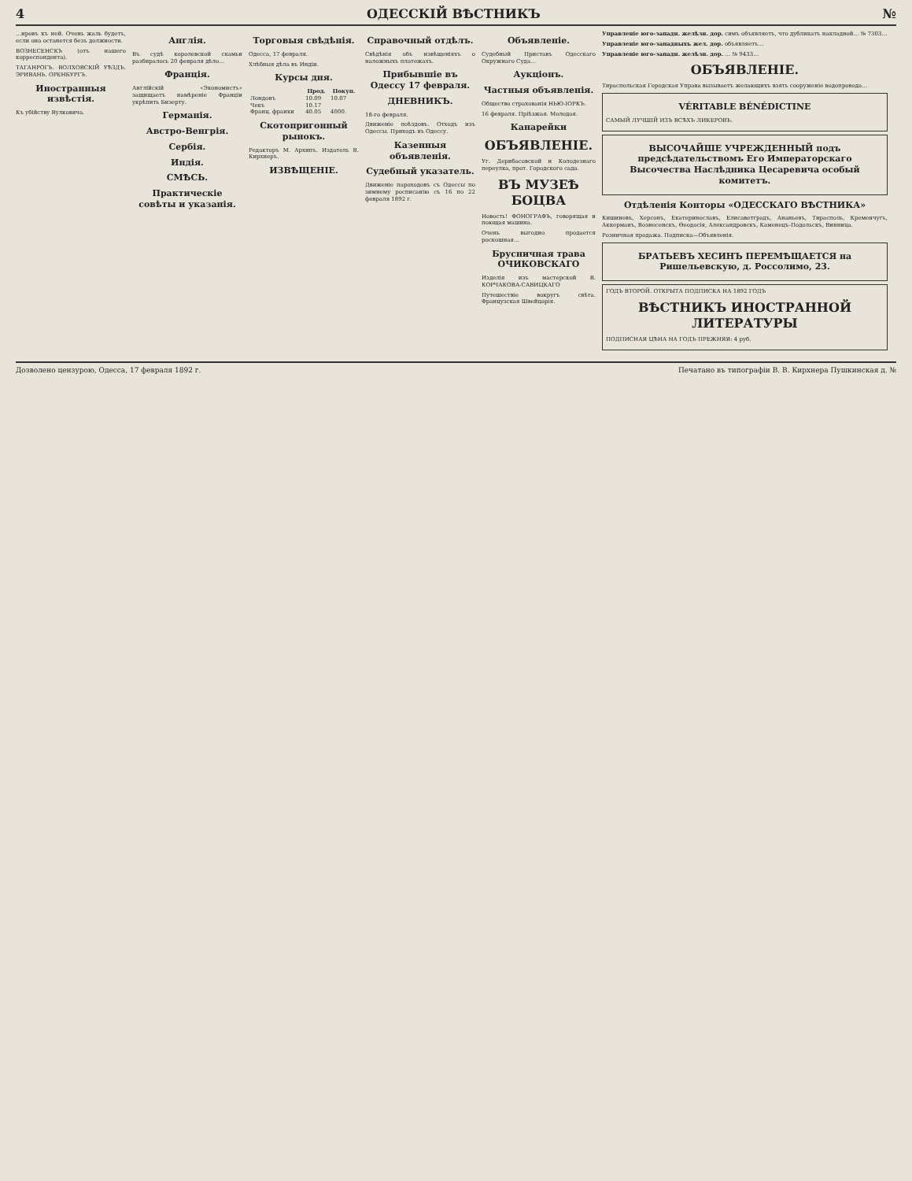4 ОДЕССКІЙ ВѢСТНИКЪ №
…ировъ къ ней. Очень жаль будетъ, если она останется безъ должности.
ВОЗНЕСЕНСКЪ (отъ нашего корреспондента).
ТАГАНРОГЪ. ВОЛХОВСКІЙ УѢЗДЪ. ЭРИВАНЬ. ОРЕНБУРГЪ.
Иностранныя извѣстія.
Къ убійству Вулковича.
Англія.
Въ судѣ королевской скамьи разбиралось 20 февраля дѣло…
Франція.
Англійскій «Экономистъ» защищаетъ намѣреніе Франціи укрѣпить Бизерту.
Германія.
Австро-Венгрія.
Сербія.
Индія.
СМѢСЬ.
Практическіе совѣты и указанія.
Торговыя свѣдѣнія.
Одесса, 17 февраля.
Хлѣбныя дѣла въ Индіи.
Курсы дня.
| | Прод. | Покуп. |
| --- | --- | --- |
| Лондонъ | 10.09 | 10.07 |
| Чекъ | 10.17 | |
| Франц. франки | 40.05 | 4000. |
Скотопригонный рынокъ.
Редакторъ М. Архипъ. Издатель В. Кирхнеръ.
ИЗВѢЩЕНІЕ.
Справочный отдѣлъ.
Свѣдѣнія объ извѣщеніяхъ о наложныхъ платежахъ.
Прибывшіе въ Одессу 17 февраля.
ДНЕВНИКЪ.
18-го февраля.
Движеніе поѣздовъ. Отходъ изъ Одессы. Приходъ въ Одессу.
Казенныя объявленія.
Судебный указатель.
Движеніе пароходовъ съ Одессы по зимнему росписанію съ 16 по 22 февраля 1892 г.
Объявленіе.
Судебный Приставъ Одесскаго Окружнаго Суда…
Аукціонъ.
Частныя объявленія.
Общество страхованія НЬЮ-ІОРКЪ.
16 февраля. Пріѣзжая. Молодая.
Канарейки
ОБЪЯВЛЕНІЕ.
Уг. Дерибасовской и Колодезнаго переулка, прот. Городского сада.
ВЪ МУЗЕѢ БОЦВА
Новость! ФОНОГРАФЪ, говорящая и поющая машина.
Очень выгодно продается роскошная…
Брусничная трава ОЧИКОВСКАГО
Изделія изъ мастерской В. КОРЧАКОВА-САВИЦКАГО
Путешествіе вокругъ свѣта. Французская Швейцарія.
Управленіе юго-западн. желѣзн. дор. симъ объявляетъ, что дубликатъ накладной… № 7303…
Управленіе юго-западныхъ жел. дор. объявляетъ…
Управленіе юго-западн. желѣзн. дор. … № 9433…
ОБЪЯВЛЕНІЕ.
Тираспольская Городская Управа вызываетъ желающихъ взять сооруженіе водопровода…
VÉRITABLE BÉNÉDICTINE
САМЫЙ ЛУЧШІЙ ИЗЪ ВСѢХЪ ЛИКЕРОВЪ.
ВЫСОЧАЙШЕ УЧРЕЖДЕННЫЙ подъ предсѣдательствомъ Его Императорскаго Высочества Наслѣдника Цесаревича особый комитетъ.
Отдѣленія Конторы «ОДЕССКАГО ВѢСТНИКА»
Кишиневъ, Херсонъ, Екатеринославъ, Елисаветградъ, Ананьевъ, Тирасполь, Кременчугъ, Аккерманъ, Вознесенскъ, Ѳеодосія, Александровскъ, Каменецъ-Подольскъ, Винница.
Розничная продажа. Подписка—Объявленія.
БРАТЬЕВЪ ХЕСИНЪ ПЕРЕМѢЩАЕТСЯ на Ришельевскую, д. Россолимо, 23.
ГОДЪ ВТОРОЙ. ОТКРЫТА ПОДПИСКА НА 1892 ГОДЪ
ВѢСТНИКЪ ИНОСТРАННОЙ ЛИТЕРАТУРЫ
ПОДПИСНАЯ ЦѢНА НА ГОДЪ ПРЕЖНЯЯ: 4 руб.
Дозволено цензурою, Одесса, 17 февраля 1892 г. Печатано въ типографіи В. В. Кирхнера Пушкинская д. №